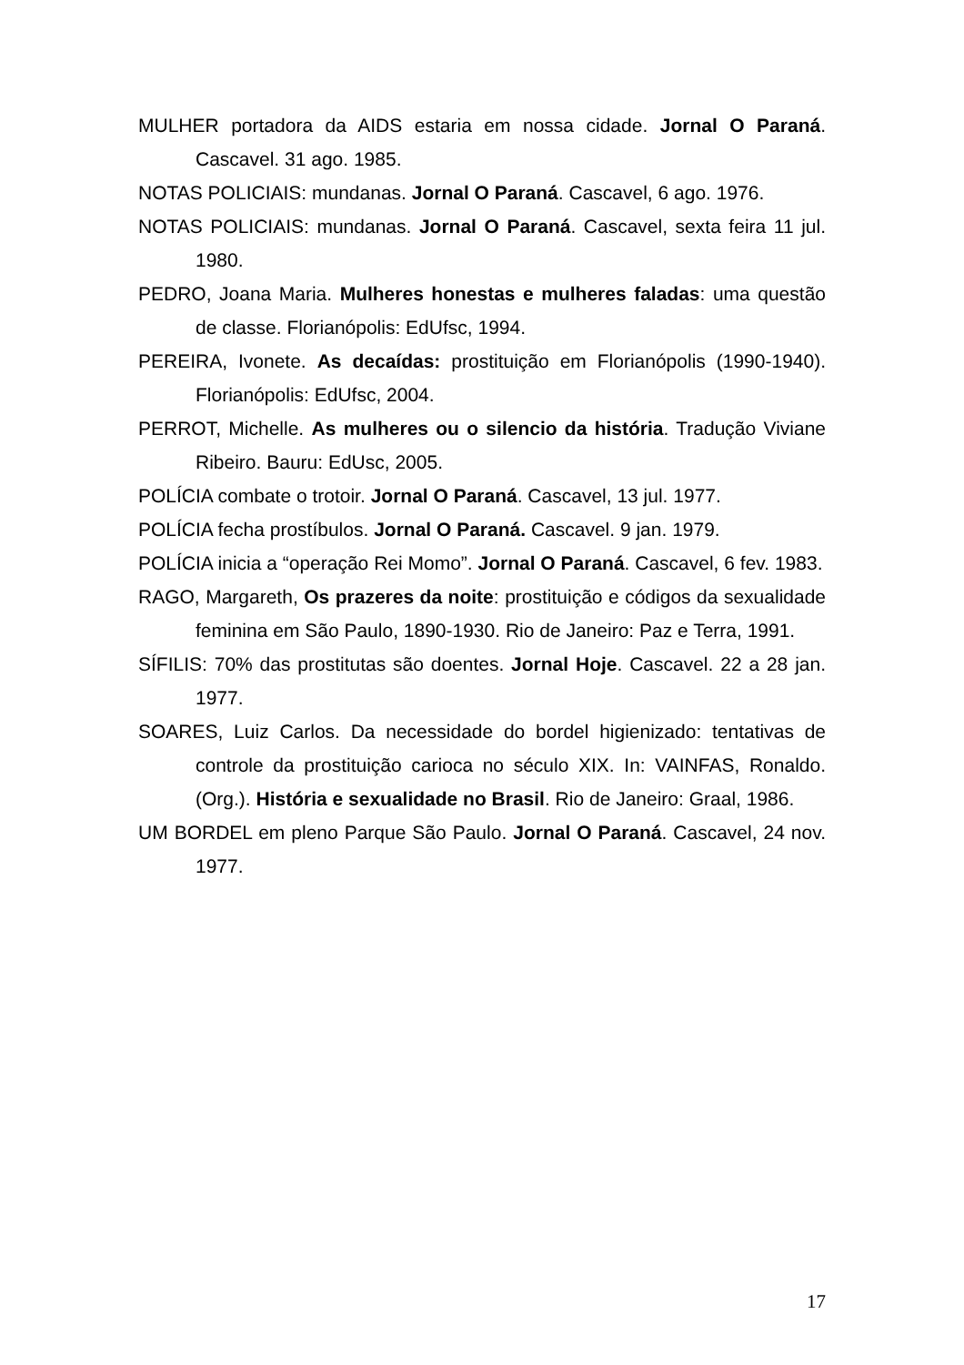MULHER portadora da AIDS estaria em nossa cidade. Jornal O Paraná. Cascavel. 31 ago. 1985.
NOTAS POLICIAIS: mundanas. Jornal O Paraná. Cascavel, 6 ago. 1976.
NOTAS POLICIAIS: mundanas. Jornal O Paraná. Cascavel, sexta feira 11 jul. 1980.
PEDRO, Joana Maria. Mulheres honestas e mulheres faladas: uma questão de classe. Florianópolis: EdUfsc, 1994.
PEREIRA, Ivonete. As decaídas: prostituição em Florianópolis (1990-1940). Florianópolis: EdUfsc, 2004.
PERROT, Michelle. As mulheres ou o silencio da história. Tradução Viviane Ribeiro. Bauru: EdUsc, 2005.
POLÍCIA combate o trotoir. Jornal O Paraná. Cascavel, 13 jul. 1977.
POLÍCIA fecha prostíbulos. Jornal O Paraná. Cascavel. 9 jan. 1979.
POLÍCIA inicia a “operação Rei Momo”. Jornal O Paraná. Cascavel, 6 fev. 1983.
RAGO, Margareth, Os prazeres da noite: prostituição e códigos da sexualidade feminina em São Paulo, 1890-1930. Rio de Janeiro: Paz e Terra, 1991.
SÍFILIS: 70% das prostitutas são doentes. Jornal Hoje. Cascavel. 22 a 28 jan. 1977.
SOARES, Luiz Carlos. Da necessidade do bordel higienizado: tentativas de controle da prostituição carioca no século XIX. In: VAINFAS, Ronaldo. (Org.). História e sexualidade no Brasil. Rio de Janeiro: Graal, 1986.
UM BORDEL em pleno Parque São Paulo. Jornal O Paraná. Cascavel, 24 nov. 1977.
17